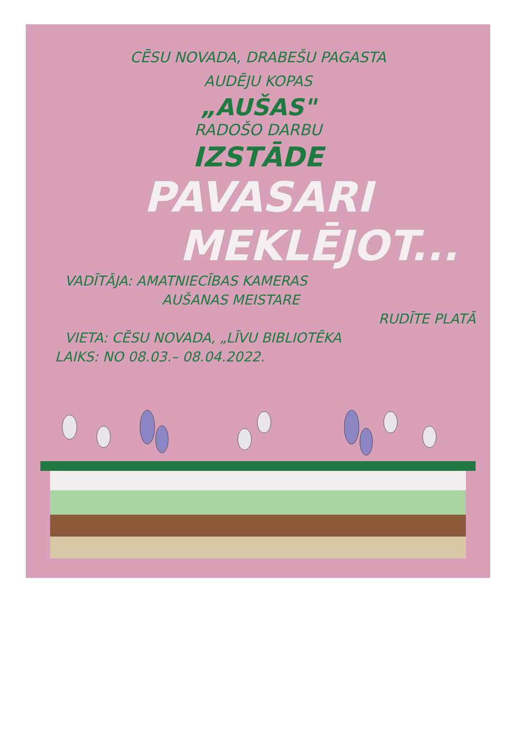CĒSU NOVADA, DRABEŠU PAGASTA
AUDĒJU KOPAS
„AUŠAS"
RADOŠO DARBU
IZSTĀDE
PAVASARI
MEKLĒJOT...
VADĪTĀJA: AMATNIECĪBAS KAMERAS
AUŠANAS MEISTARE
RUDĪTE PLATĀ
VIETA: CĒSU NOVADA, „LĪVU BIBLIOTĒKA
LAIKS: NO 08.03.– 08.04.2022.